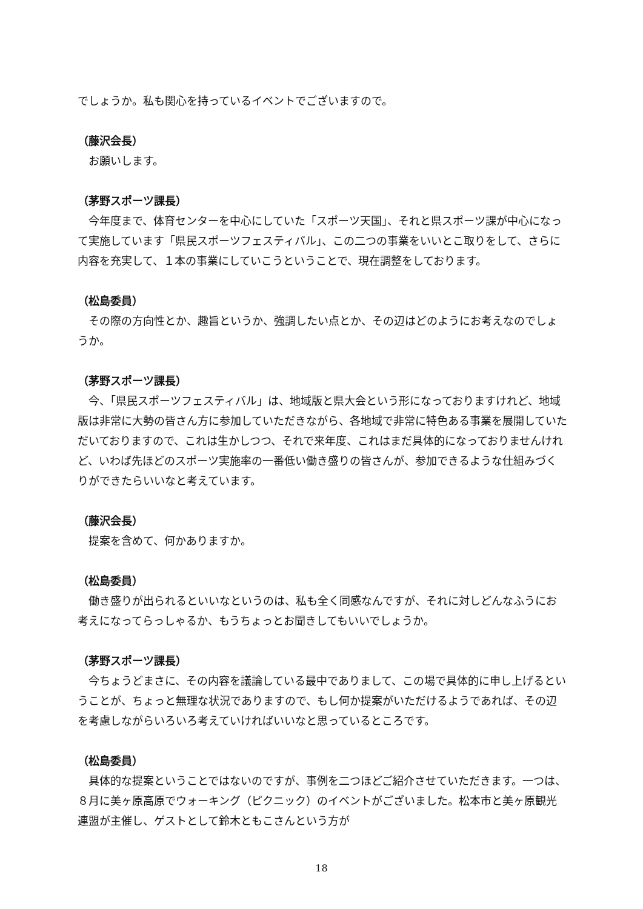でしょうか。私も関心を持っているイベントでございますので。
（藤沢会長）
お願いします。
（茅野スポーツ課長）
今年度まで、体育センターを中心にしていた「スポーツ天国」、それと県スポーツ課が中心になって実施しています「県民スポーツフェスティバル」、この二つの事業をいいとこ取りをして、さらに内容を充実して、１本の事業にしていこうということで、現在調整をしております。
（松島委員）
その際の方向性とか、趣旨というか、強調したい点とか、その辺はどのようにお考えなのでしょうか。
（茅野スポーツ課長）
今、「県民スポーツフェスティバル」は、地域版と県大会という形になっておりますけれど、地域版は非常に大勢の皆さん方に参加していただきながら、各地域で非常に特色ある事業を展開していただいておりますので、これは生かしつつ、それで来年度、これはまだ具体的になっておりませんけれど、いわば先ほどのスポーツ実施率の一番低い働き盛りの皆さんが、参加できるような仕組みづくりができたらいいなと考えています。
（藤沢会長）
提案を含めて、何かありますか。
（松島委員）
働き盛りが出られるといいなというのは、私も全く同感なんですが、それに対しどんなふうにお考えになってらっしゃるか、もうちょっとお聞きしてもいいでしょうか。
（茅野スポーツ課長）
今ちょうどまさに、その内容を議論している最中でありまして、この場で具体的に申し上げるということが、ちょっと無理な状況でありますので、もし何か提案がいただけるようであれば、その辺を考慮しながらいろいろ考えていければいいなと思っているところです。
（松島委員）
具体的な提案ということではないのですが、事例を二つほどご紹介させていただきます。一つは、８月に美ヶ原高原でウォーキング（ピクニック）のイベントがございました。松本市と美ヶ原観光連盟が主催し、ゲストとして鈴木ともこさんという方が
18